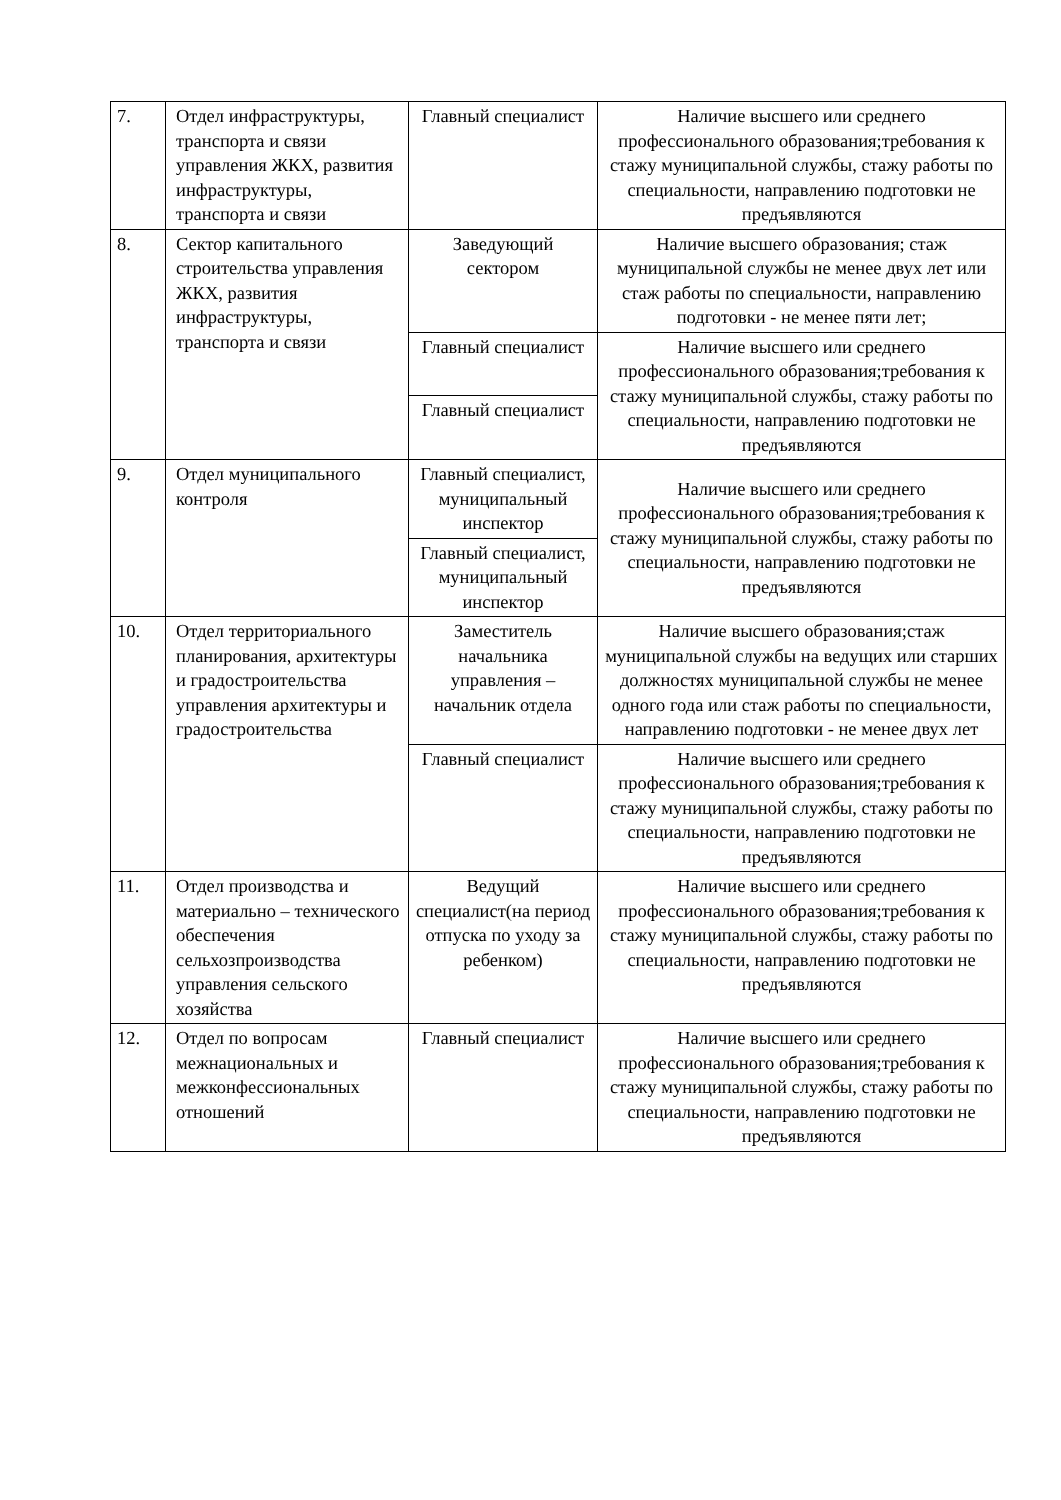| 7. | Отдел инфраструктуры, транспорта и связи управления ЖКХ, развития инфраструктуры, транспорта и связи | Главный специалист | Наличие высшего или среднего профессионального образования;требования к стажу муниципальной службы, стажу работы по специальности, направлению подготовки не предъявляются |
| 8. | Сектор капитального строительства управления ЖКХ, развития инфраструктуры, транспорта и связи | Заведующий сектором | Наличие высшего образования; стаж муниципальной службы не менее двух лет или стаж работы по специальности, направлению подготовки - не менее пяти лет; |
| | | Главный специалист | Наличие высшего или среднего профессионального образования;требования к стажу муниципальной службы, стажу работы по специальности, направлению подготовки не предъявляются |
| | | Главный специалист | |
| 9. | Отдел муниципального контроля | Главный специалист, муниципальный инспектор | Наличие высшего или среднего профессионального образования;требования к стажу муниципальной службы, стажу работы по специальности, направлению подготовки не предъявляются |
| | | Главный специалист, муниципальный инспектор | |
| 10. | Отдел территориального планирования, архитектуры и градостроительства управления архитектуры и градостроительства | Заместитель начальника управления – начальник отдела | Наличие высшего образования;стаж муниципальной службы на ведущих или старших должностях муниципальной службы не менее одного года или стаж работы по специальности, направлению подготовки - не менее двух лет |
| | | Главный специалист | Наличие высшего или среднего профессионального образования;требования к стажу муниципальной службы, стажу работы по специальности, направлению подготовки не предъявляются |
| 11. | Отдел производства и материально – технического обеспечения сельхозпроизводства управления сельского хозяйства | Ведущий специалист(на период отпуска по уходу за ребенком) | Наличие высшего или среднего профессионального образования;требования к стажу муниципальной службы, стажу работы по специальности, направлению подготовки не предъявляются |
| 12. | Отдел по вопросам межнациональных и межконфессиональных отношений | Главный специалист | Наличие высшего или среднего профессионального образования;требования к стажу муниципальной службы, стажу работы по специальности, направлению подготовки не предъявляются |